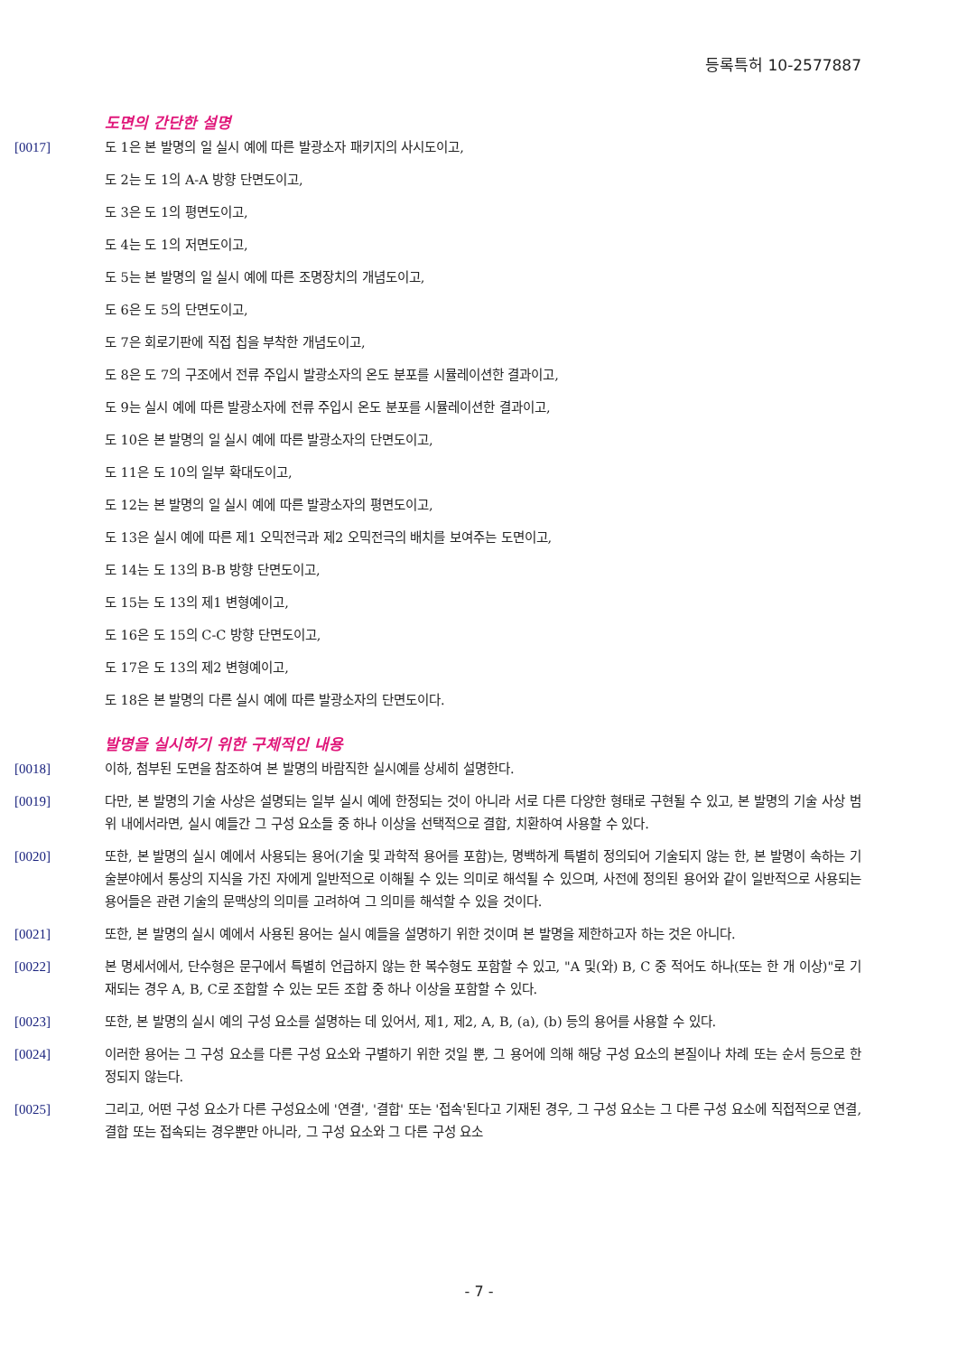등록특허 10-2577887
도면의 간단한 설명
[0017] 도 1은 본 발명의 일 실시 예에 따른 발광소자 패키지의 사시도이고,
도 2는 도 1의 A-A 방향 단면도이고,
도 3은 도 1의 평면도이고,
도 4는 도 1의 저면도이고,
도 5는 본 발명의 일 실시 예에 따른 조명장치의 개념도이고,
도 6은 도 5의 단면도이고,
도 7은 회로기판에 직접 칩을 부착한 개념도이고,
도 8은 도 7의 구조에서 전류 주입시 발광소자의 온도 분포를 시뮬레이션한 결과이고,
도 9는 실시 예에 따른 발광소자에 전류 주입시 온도 분포를 시뮬레이션한 결과이고,
도 10은 본 발명의 일 실시 예에 따른 발광소자의 단면도이고,
도 11은 도 10의 일부 확대도이고,
도 12는 본 발명의 일 실시 예에 따른 발광소자의 평면도이고,
도 13은 실시 예에 따른 제1 오믹전극과 제2 오믹전극의 배치를 보여주는 도면이고,
도 14는 도 13의 B-B 방향 단면도이고,
도 15는 도 13의 제1 변형예이고,
도 16은 도 15의 C-C 방향 단면도이고,
도 17은 도 13의 제2 변형예이고,
도 18은 본 발명의 다른 실시 예에 따른 발광소자의 단면도이다.
발명을 실시하기 위한 구체적인 내용
[0018] 이하, 첨부된 도면을 참조하여 본 발명의 바람직한 실시예를 상세히 설명한다.
[0019] 다만, 본 발명의 기술 사상은 설명되는 일부 실시 예에 한정되는 것이 아니라 서로 다른 다양한 형태로 구현될 수 있고, 본 발명의 기술 사상 범위 내에서라면, 실시 예들간 그 구성 요소들 중 하나 이상을 선택적으로 결합, 치환하여 사용할 수 있다.
[0020] 또한, 본 발명의 실시 예에서 사용되는 용어(기술 및 과학적 용어를 포함)는, 명백하게 특별히 정의되어 기술되지 않는 한, 본 발명이 속하는 기술분야에서 통상의 지식을 가진 자에게 일반적으로 이해될 수 있는 의미로 해석될 수 있으며, 사전에 정의된 용어와 같이 일반적으로 사용되는 용어들은 관련 기술의 문맥상의 의미를 고려하여 그 의미를 해석할 수 있을 것이다.
[0021] 또한, 본 발명의 실시 예에서 사용된 용어는 실시 예들을 설명하기 위한 것이며 본 발명을 제한하고자 하는 것은 아니다.
[0022] 본 명세서에서, 단수형은 문구에서 특별히 언급하지 않는 한 복수형도 포함할 수 있고, "A 및(와) B, C 중 적어도 하나(또는 한 개 이상)"로 기재되는 경우 A, B, C로 조합할 수 있는 모든 조합 중 하나 이상을 포함할 수 있다.
[0023] 또한, 본 발명의 실시 예의 구성 요소를 설명하는 데 있어서, 제1, 제2, A, B, (a), (b) 등의 용어를 사용할 수 있다.
[0024] 이러한 용어는 그 구성 요소를 다른 구성 요소와 구별하기 위한 것일 뿐, 그 용어에 의해 해당 구성 요소의 본질이나 차례 또는 순서 등으로 한정되지 않는다.
[0025] 그리고, 어떤 구성 요소가 다른 구성요소에 '연결', '결합' 또는 '접속'된다고 기재된 경우, 그 구성 요소는 그 다른 구성 요소에 직접적으로 연결, 결합 또는 접속되는 경우뿐만 아니라, 그 구성 요소와 그 다른 구성 요소
- 7 -